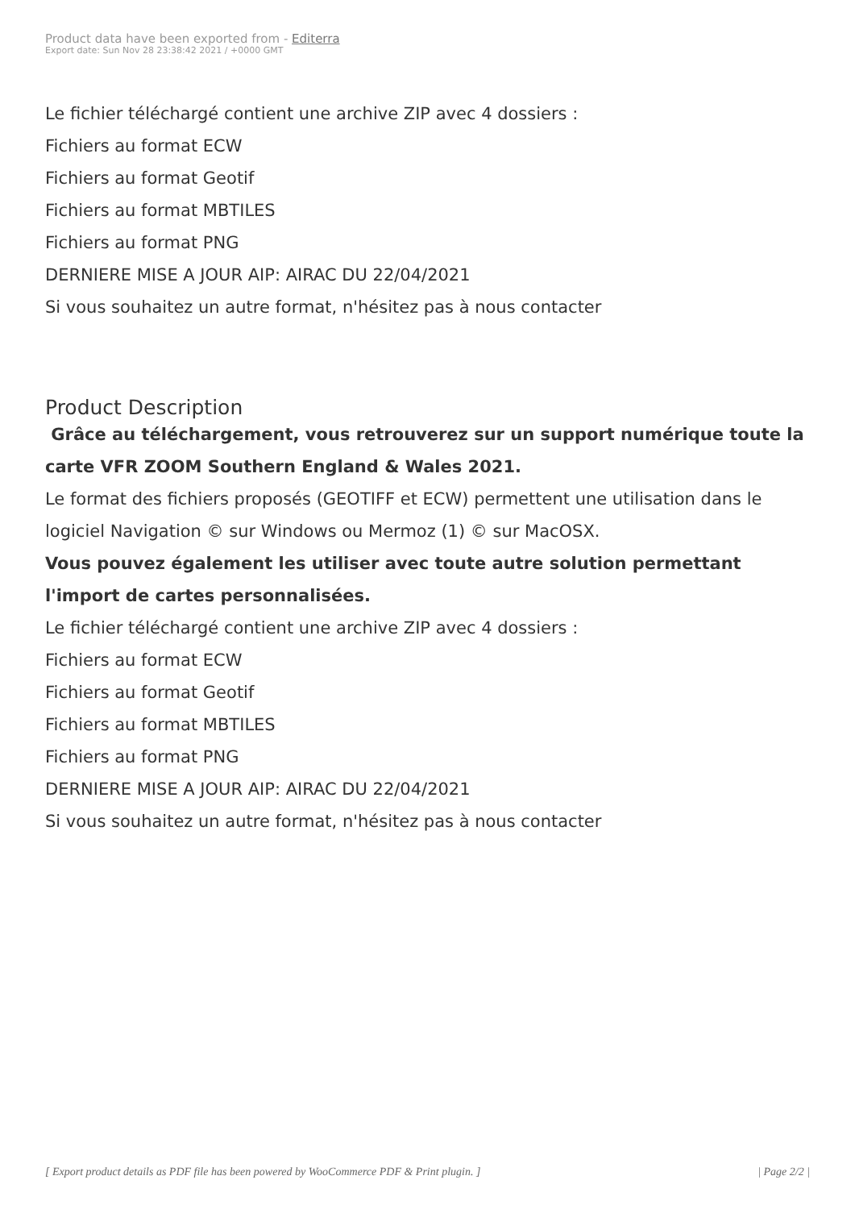Product data have been exported from - Editerra
Export date: Sun Nov 28 23:38:42 2021 / +0000 GMT
Le fichier téléchargé contient une archive ZIP avec 4 dossiers :
Fichiers au format ECW
Fichiers au format Geotif
Fichiers au format MBTILES
Fichiers au format PNG
DERNIERE MISE A JOUR AIP: AIRAC DU 22/04/2021
Si vous souhaitez un autre format, n'hésitez pas à nous contacter
Product Description
Grâce au téléchargement, vous retrouverez sur un support numérique toute la carte VFR ZOOM Southern England & Wales 2021.
Le format des fichiers proposés (GEOTIFF et ECW) permettent une utilisation dans le logiciel Navigation © sur Windows ou Mermoz (1) © sur MacOSX.
Vous pouvez également les utiliser avec toute autre solution permettant l'import de cartes personnalisées.
Le fichier téléchargé contient une archive ZIP avec 4 dossiers :
Fichiers au format ECW
Fichiers au format Geotif
Fichiers au format MBTILES
Fichiers au format PNG
DERNIERE MISE A JOUR AIP: AIRAC DU 22/04/2021
Si vous souhaitez un autre format, n'hésitez pas à nous contacter
[ Export product details as PDF file has been powered by WooCommerce PDF & Print plugin. ] | Page 2/2 |